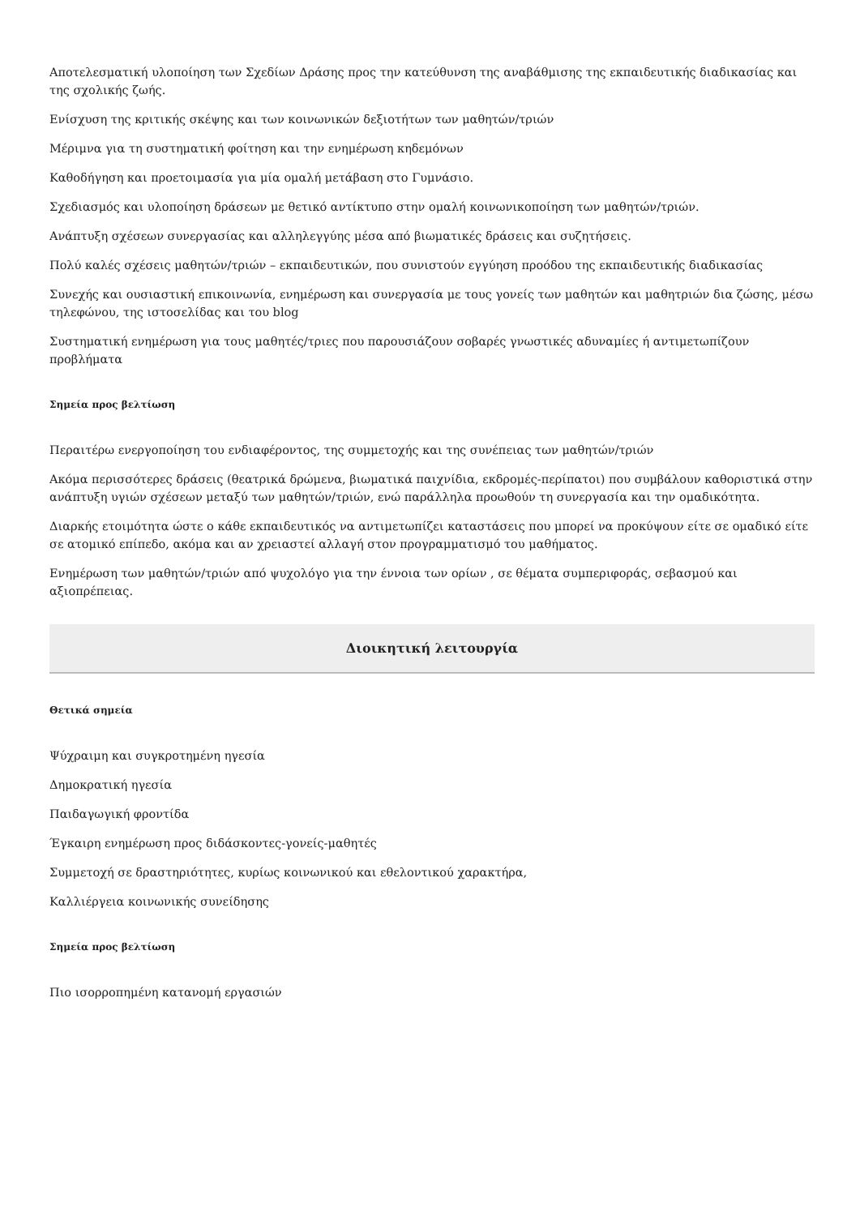Αποτελεσματική υλοποίηση των Σχεδίων Δράσης προς την κατεύθυνση της αναβάθμισης της εκπαιδευτικής διαδικασίας και της σχολικής ζωής.
Ενίσχυση της κριτικής σκέψης και των κοινωνικών δεξιοτήτων των μαθητών/τριών
Μέριμνα για τη συστηματική φοίτηση και την ενημέρωση κηδεμόνων
Καθοδήγηση και προετοιμασία για μία ομαλή μετάβαση στο Γυμνάσιο.
Σχεδιασμός και υλοποίηση δράσεων με θετικό αντίκτυπο στην ομαλή κοινωνικοποίηση των μαθητών/τριών.
Ανάπτυξη σχέσεων συνεργασίας και αλληλεγγύης μέσα από βιωματικές δράσεις και συζητήσεις.
Πολύ καλές σχέσεις μαθητών/τριών – εκπαιδευτικών, που συνιστούν εγγύηση προόδου της εκπαιδευτικής διαδικασίας
Συνεχής και ουσιαστική επικοινωνία, ενημέρωση και συνεργασία με τους γονείς των μαθητών και μαθητριών δια ζώσης, μέσω τηλεφώνου, της ιστοσελίδας και του blog
Συστηματική ενημέρωση για τους μαθητές/τριες που παρουσιάζουν σοβαρές γνωστικές αδυναμίες ή αντιμετωπίζουν προβλήματα
Σημεία προς βελτίωση
Περαιτέρω ενεργοποίηση του ενδιαφέροντος, της συμμετοχής και της συνέπειας των μαθητών/τριών
Ακόμα περισσότερες δράσεις (θεατρικά δρώμενα, βιωματικά παιχνίδια, εκδρομές-περίπατοι) που συμβάλουν καθοριστικά στην ανάπτυξη υγιών σχέσεων μεταξύ των μαθητών/τριών, ενώ παράλληλα προωθούν τη συνεργασία και την ομαδικότητα.
Διαρκής ετοιμότητα ώστε ο κάθε εκπαιδευτικός να αντιμετωπίζει καταστάσεις που μπορεί να προκύψουν είτε σε ομαδικό είτε σε ατομικό επίπεδο, ακόμα και αν χρειαστεί αλλαγή στον προγραμματισμό του μαθήματος.
Ενημέρωση των μαθητών/τριών από ψυχολόγο για την έννοια των ορίων , σε θέματα συμπεριφοράς, σεβασμού και αξιοπρέπειας.
Διοικητική λειτουργία
Θετικά σημεία
Ψύχραιμη και συγκροτημένη ηγεσία
Δημοκρατική ηγεσία
Παιδαγωγική φροντίδα
Έγκαιρη ενημέρωση προς διδάσκοντες-γονείς-μαθητές
Συμμετοχή σε δραστηριότητες, κυρίως κοινωνικού και εθελοντικού χαρακτήρα,
Καλλιέργεια κοινωνικής συνείδησης
Σημεία προς βελτίωση
Πιο ισορροπημένη κατανομή εργασιών